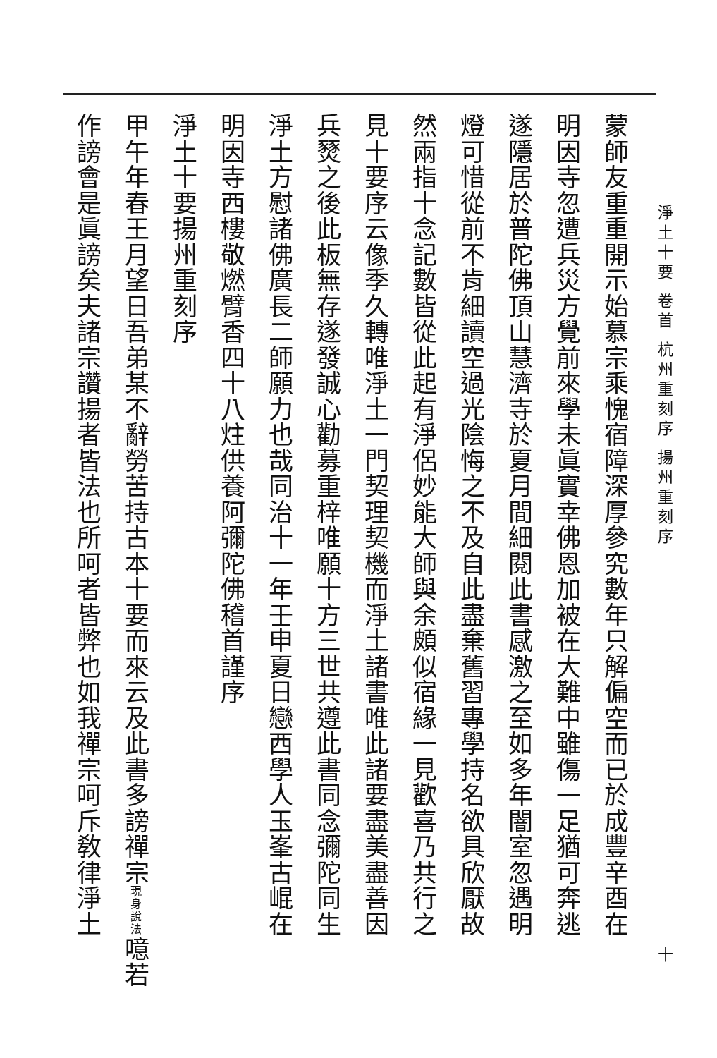淨土十要 卷首 杭州重刻序 揚州重刻序 十
蒙師友重重開示始慕宗乘愧宿障深厚參究數年只解偏空而已於成豐辛酉在
明因寺忽遭兵災方覺前來學未眞實幸佛恩加被在大難中雖傷一足猶可奔逃
遂隱居於普陀佛頂山慧濟寺於夏月間細閱此書感激之至如多年闇室忽遇明
燈可惜從前不肯細讀空過光陰悔之不及自此盡棄舊習專學持名欲具欣厭故
然兩指十念記數皆從此起有淨侶妙能大師與余頗似宿緣一見歡喜乃共行之
見十要序云像季久轉唯淨土一門契理契機而淨土諸書唯此諸要盡美盡善因
兵燹之後此板無存遂發誠心勸募重梓唯願十方三世共遵此書同念彌陀同生
淨土方慰諸佛廣長二師願力也哉同治十一年壬申夏日戀西學人玉峯古崐在
明因寺西樓敬燃臂香四十八炷供養阿彌陀佛稽首謹序
淨土十要揚州重刻序
甲午年春王月望日吾弟某不辭勞苦持古本十要而來云及此書多謗禪宗現身說法噫若
作謗會是眞謗矣夫諸宗讚揚者皆法也所呵者皆弊也如我禪宗呵斥敎律淨土